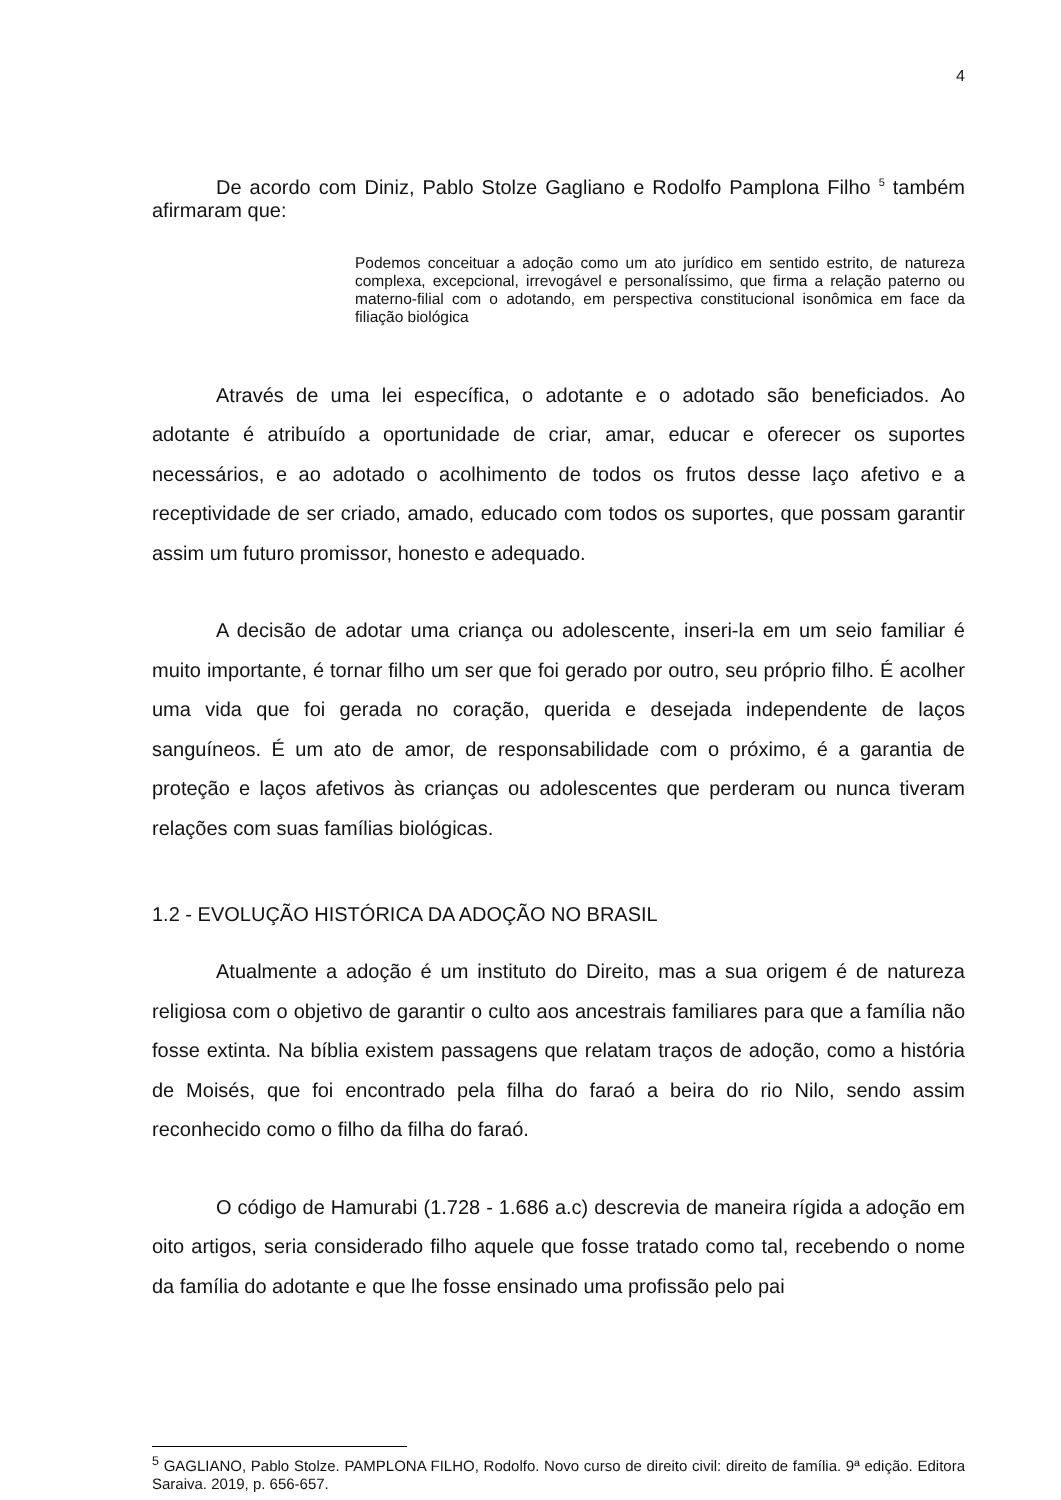4
De acordo com Diniz, Pablo Stolze Gagliano e Rodolfo Pamplona Filho <sup>5</sup> também afirmaram que:
Podemos conceituar a adoção como um ato jurídico em sentido estrito, de natureza complexa, excepcional, irrevogável e personalíssimo, que firma a relação paterno ou materno-filial com o adotando, em perspectiva constitucional isonômica em face da filiação biológica
Através de uma lei específica, o adotante e o adotado são beneficiados. Ao adotante é atribuído a oportunidade de criar, amar, educar e oferecer os suportes necessários, e ao adotado o acolhimento de todos os frutos desse laço afetivo e a receptividade de ser criado, amado, educado com todos os suportes, que possam garantir assim um futuro promissor, honesto e adequado.
A decisão de adotar uma criança ou adolescente, inseri-la em um seio familiar é muito importante, é tornar filho um ser que foi gerado por outro, seu próprio filho. É acolher uma vida que foi gerada no coração, querida e desejada independente de laços sanguíneos. É um ato de amor, de responsabilidade com o próximo, é a garantia de proteção e laços afetivos às crianças ou adolescentes que perderam ou nunca tiveram relações com suas famílias biológicas.
1.2 - EVOLUÇÃO HISTÓRICA DA ADOÇÃO NO BRASIL
Atualmente a adoção é um instituto do Direito, mas a sua origem é de natureza religiosa com o objetivo de garantir o culto aos ancestrais familiares para que a família não fosse extinta. Na bíblia existem passagens que relatam traços de adoção, como a história de Moisés, que foi encontrado pela filha do faraó a beira do rio Nilo, sendo assim reconhecido como o filho da filha do faraó.
O código de Hamurabi (1.728 - 1.686 a.c) descrevia de maneira rígida a adoção em oito artigos, seria considerado filho aquele que fosse tratado como tal, recebendo o nome da família do adotante e que lhe fosse ensinado uma profissão pelo pai
<sup>5</sup> GAGLIANO, Pablo Stolze. PAMPLONA FILHO, Rodolfo. Novo curso de direito civil: direito de família. 9ª edição. Editora Saraiva. 2019, p. 656-657.